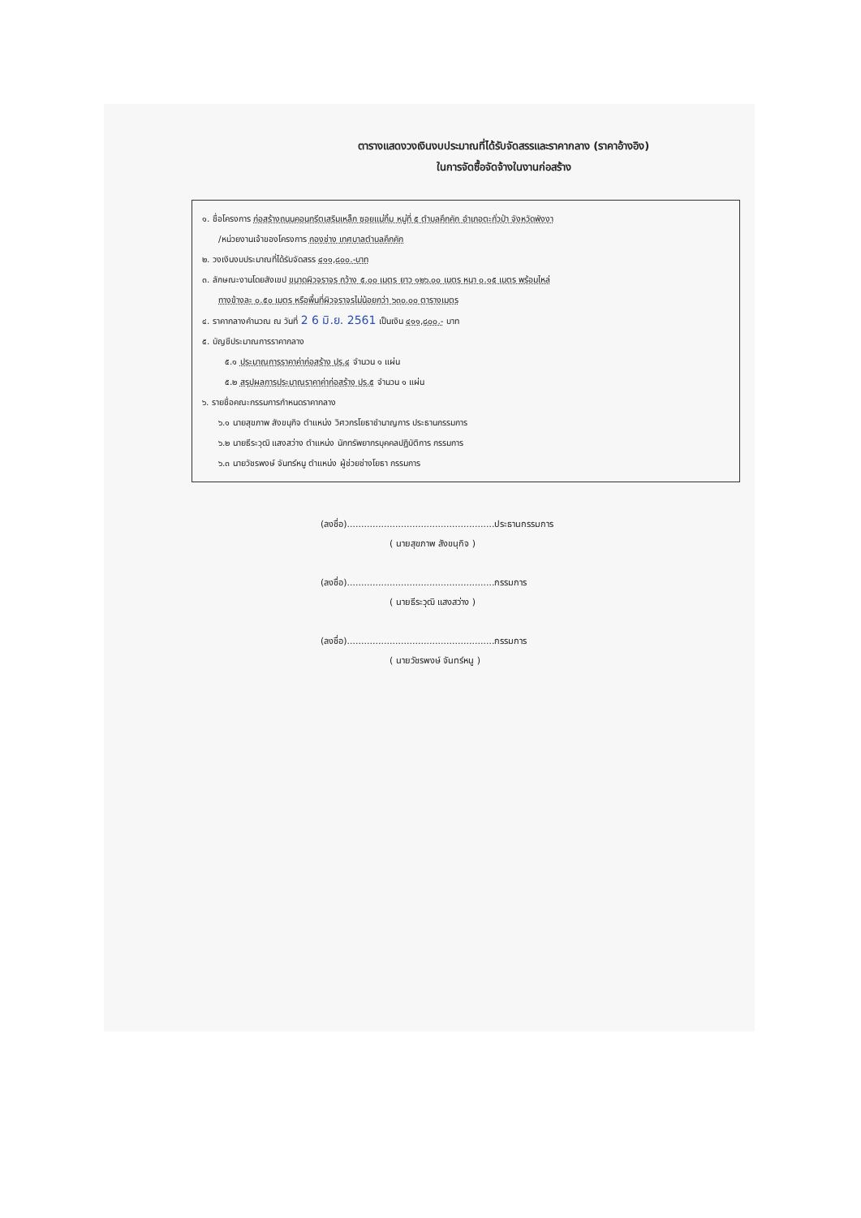ตารางแสดงวงเงินงบประมาณที่ได้รับจัดสรรและราคากลาง (ราคาอ้างอิง)
ในการจัดซื้อจัดจ้างในงานก่อสร้าง
๑. ชื่อโครงการ ก่อสร้างถนนคอนกรีตเสริมเหล็ก ซอยแม่กิ้ม หมู่ที่ ๕ ตำบลคึกคัก อำเภอตะกั่วป่า จังหวัดพังงา
/หน่วยงานเจ้าของโครงการ กองช่าง เทศบาลตำบลคึกคัก
๒. วงเงินงบประมาณที่ได้รับจัดสรร ๔๑๑,๘๐๐.-บาท
๓. ลักษณะงานโดยสังเขป ขนาดผิวจราจร กว้าง ๕.๐๐ เมตร ยาว ๑๒๖.๐๐ เมตร หนา ๐.๑๕ เมตร พร้อมไหล่
ทางข้างละ ๐.๕๐ เมตร หรือพื้นที่ผิวจราจรไม่น้อยกว่า ๖๓๐.๐๐ ตารางเมตร
๔. ราคากลางคำนวณ ณ วันที่ 2 6 มิ.ย. 2561 เป็นเงิน ๔๑๑,๘๐๐.- บาท
๕. บัญชีประมาณการราคากลาง
๕.๑ ประมาณการราคาค่าก่อสร้าง ปร.๔ จำนวน ๑ แผ่น
๕.๒ สรุปผลการประมาณราคาค่าก่อสร้าง ปร.๕ จำนวน ๑ แผ่น
๖. รายชื่อคณะกรรมการกำหนดราคากลาง
๖.๑ นายสุขภาพ สังขนุกิจ ตำแหน่ง วิศวกรโยธาชำนาญการ ประธานกรรมการ
๖.๒ นายธีระวุฒิ แสงสว่าง ตำแหน่ง นักทรัพยากรบุคคลปฏิบัติการ กรรมการ
๖.๓ นายวัชรพงษ์ จันทร์หนู ตำแหน่ง ผู้ช่วยช่างโยธา กรรมการ
(ลงชื่อ)....................................................ประธานกรรมการ
( นายสุขภาพ สังขนุกิจ )
(ลงชื่อ)....................................................กรรมการ
( นายธีระวุฒิ แสงสว่าง )
(ลงชื่อ)....................................................กรรมการ
( นายวัชรพงษ์ จันทร์หนู )